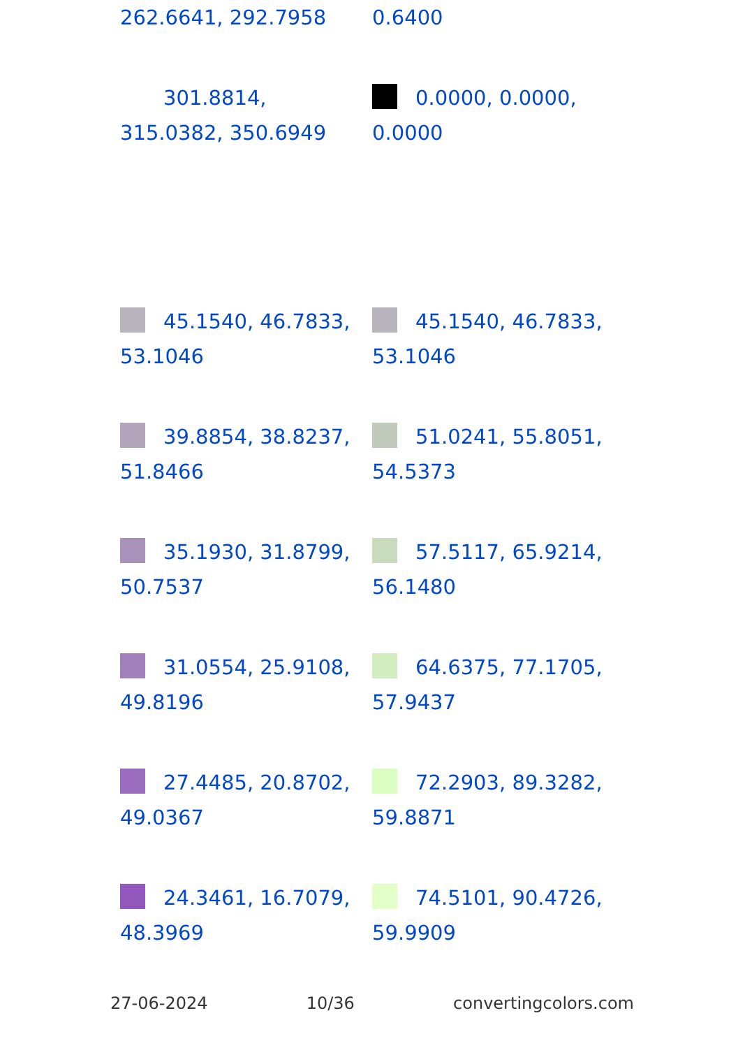| 262.6641, 292.7958 | 0.6400 |
| 301.8814, 315.0382, 350.6949 | 0.0000, 0.0000, 0.0000 |
| 45.1540, 46.7833, 53.1046 | 45.1540, 46.7833, 53.1046 |
| 39.8854, 38.8237, 51.8466 | 51.0241, 55.8051, 54.5373 |
| 35.1930, 31.8799, 50.7537 | 57.5117, 65.9214, 56.1480 |
| 31.0554, 25.9108, 49.8196 | 64.6375, 77.1705, 57.9437 |
| 27.4485, 20.8702, 49.0367 | 72.2903, 89.3282, 59.8871 |
| 24.3461, 16.7079, 48.3969 | 74.5101, 90.4726, 59.9909 |
27-06-2024 10/36 convertingcolors.com